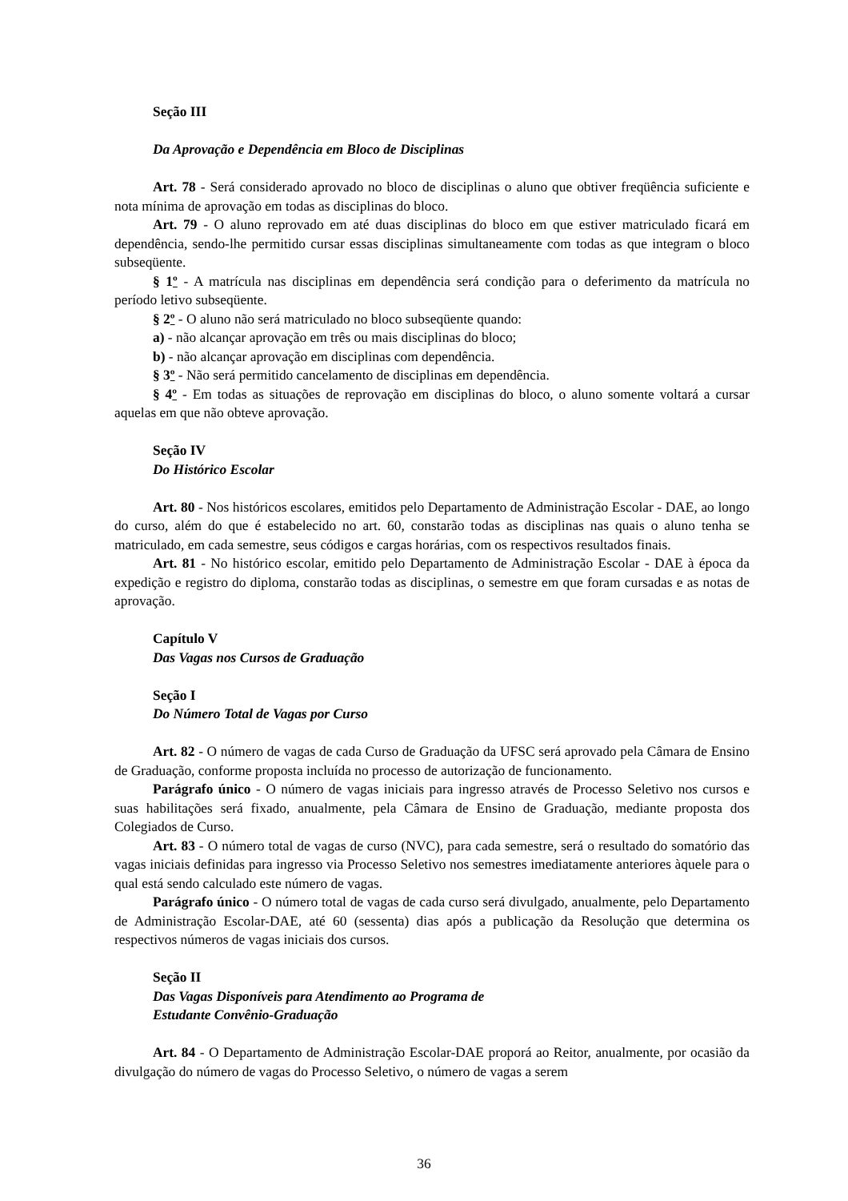Seção III
Da Aprovação e Dependência em Bloco de Disciplinas
Art. 78 - Será considerado aprovado no bloco de disciplinas o aluno que obtiver freqüência suficiente e nota mínima de aprovação em todas as disciplinas do bloco.
Art. 79 - O aluno reprovado em até duas disciplinas do bloco em que estiver matriculado ficará em dependência, sendo-lhe permitido cursar essas disciplinas simultaneamente com todas as que integram o bloco subseqüente.
§ 1º - A matrícula nas disciplinas em dependência será condição para o deferimento da matrícula no período letivo subseqüente.
§ 2º - O aluno não será matriculado no bloco subseqüente quando:
a) - não alcançar aprovação em três ou mais disciplinas do bloco;
b) - não alcançar aprovação em disciplinas com dependência.
§ 3º - Não será permitido cancelamento de disciplinas em dependência.
§ 4º - Em todas as situações de reprovação em disciplinas do bloco, o aluno somente voltará a cursar aquelas em que não obteve aprovação.
Seção IV
Do Histórico Escolar
Art. 80 - Nos históricos escolares, emitidos pelo Departamento de Administração Escolar - DAE, ao longo do curso, além do que é estabelecido no art. 60, constarão todas as disciplinas nas quais o aluno tenha se matriculado, em cada semestre, seus códigos e cargas horárias, com os respectivos resultados finais.
Art. 81 - No histórico escolar, emitido pelo Departamento de Administração Escolar - DAE à época da expedição e registro do diploma, constarão todas as disciplinas, o semestre em que foram cursadas e as notas de aprovação.
Capítulo V
Das Vagas nos Cursos de Graduação
Seção I
Do Número Total de Vagas por Curso
Art. 82 - O número de vagas de cada Curso de Graduação da UFSC será aprovado pela Câmara de Ensino de Graduação, conforme proposta incluída no processo de autorização de funcionamento.
Parágrafo único - O número de vagas iniciais para ingresso através de Processo Seletivo nos cursos e suas habilitações será fixado, anualmente, pela Câmara de Ensino de Graduação, mediante proposta dos Colegiados de Curso.
Art. 83 - O número total de vagas de curso (NVC), para cada semestre, será o resultado do somatório das vagas iniciais definidas para ingresso via Processo Seletivo nos semestres imediatamente anteriores àquele para o qual está sendo calculado este número de vagas.
Parágrafo único - O número total de vagas de cada curso será divulgado, anualmente, pelo Departamento de Administração Escolar-DAE, até 60 (sessenta) dias após a publicação da Resolução que determina os respectivos números de vagas iniciais dos cursos.
Seção II
Das Vagas Disponíveis para Atendimento ao Programa de
Estudante Convênio-Graduação
Art. 84 - O Departamento de Administração Escolar-DAE proporá ao Reitor, anualmente, por ocasião da divulgação do número de vagas do Processo Seletivo, o número de vagas a serem
36